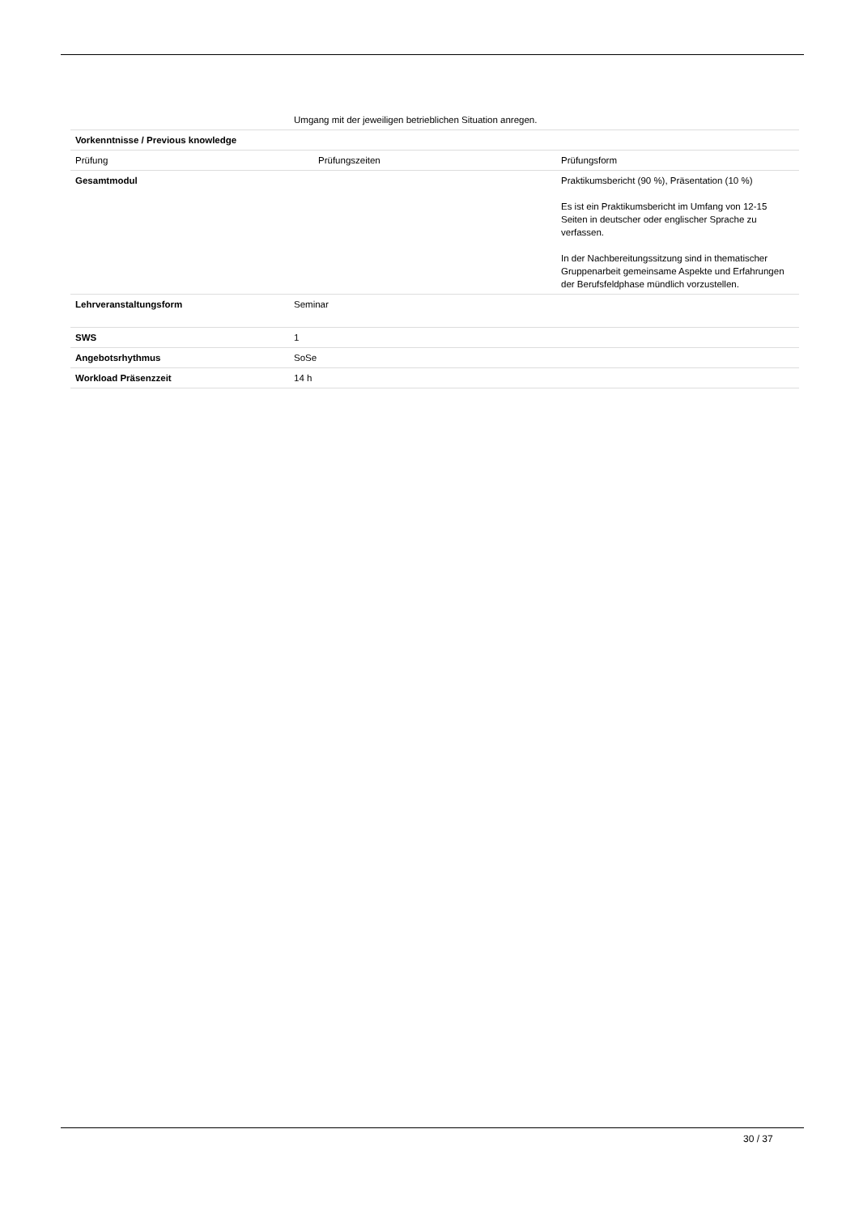| | Umgang mit der jeweiligen betrieblichen Situation anregen. | |
| Vorkenntnisse / Previous knowledge | | |
| Prüfung | Prüfungszeiten | Prüfungsform |
| Gesamtmodul | | Praktikumsbericht (90 %), Präsentation (10 %) Es ist ein Praktikumsbericht im Umfang von 12-15 Seiten in deutscher oder englischer Sprache zu verfassen. In der Nachbereitungssitzung sind in thematischer Gruppenarbeit gemeinsame Aspekte und Erfahrungen der Berufsfeldphase mündlich vorzustellen. |
| Lehrveranstaltungsform | Seminar | |
| SWS | 1 | |
| Angebotsrhythmus | SoSe | |
| Workload Präsenzzeit | 14 h | |
30 / 37